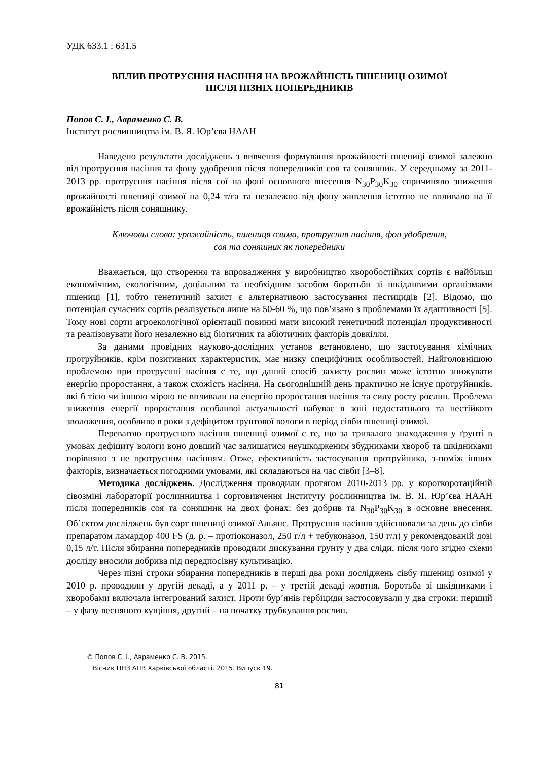УДК 633.1 : 631.5
ВПЛИВ ПРОТРУЄННЯ НАСІННЯ НА ВРОЖАЙНІСТЬ ПШЕНИЦІ ОЗИМОЇ
ПІСЛЯ ПІЗНІХ ПОПЕРЕДНИКІВ
Попов С. І., Авраменко С. В.
Інститут рослинництва ім. В. Я. Юр’єва НААН
Наведено результати досліджень з вивчення формування врожайності пшениці озимої залежно від протруєння насіння та фону удобрення після попередників соя та соняшник. У середньому за 2011-2013 рр. протруєння насіння після сої на фоні основного внесення N<sub>30</sub>P<sub>30</sub>K<sub>30</sub> спричиняло зниження врожайності пшениці озимої на 0,24 т/га та незалежно від фону живлення істотно не впливало на її врожайність після соняшнику.
Ключовы слова: урожайність, пшениця озима, протруєння насіння, фон удобрення,
соя та соняшник як попередники
Вважається, що створення та впровадження у виробництво хворобостійких сортів є найбільш економічним, екологічним, доцільним та необхідним засобом боротьби зі шкідливими організмами пшениці [1], тобто генетичний захист є альтернативою застосування пестицидів [2]. Відомо, що потенціал сучасних сортів реалізується лише на 50-60 %, що пов’язано з проблемами їх адаптивності [5]. Тому нові сорти агроекологічної орієнтації повинні мати високий генетичний потенціал продуктивності та реалізовувати його незалежно від біотичних та абіотичних факторів довкілля.
За даними провідних науково-дослідних установ встановлено, що застосування хімічних протруйників, крім позитивних характеристик, має низку специфічних особливостей. Найголовнішою проблемою при протруєнні насіння є те, що даний спосіб захисту рослин може істотно знижувати енергію проростання, а також схожість насіння. На сьогоднішній день практично не існує протруйників, які б тією чи іншою мірою не впливали на енергію проростання насіння та силу росту рослин. Проблема зниження енергії проростання особливої актуальності набуває в зоні недостатнього та нестійкого зволоження, особливо в роки з дефіцитом ґрунтової вологи в період сівби пшениці озимої.
Перевагою протруєного насіння пшениці озимої є те, що за тривалого знаходження у ґрунті в умовах дефіциту вологи воно довший час залишатися неушкодженим збудниками хвороб та шкідниками порівняно з не протруєним насінням. Отже, ефективність застосування протруйника, з-поміж інших факторів, визначається погодними умовами, які складаються на час сівби [3–8].
Методика досліджень. Дослідження проводили протягом 2010-2013 рр. у короткоротаційній сівозміні лабораторії рослинництва і сортовивчення Інституту рослинництва ім. В. Я. Юр’єва НААН після попередників соя та соняшник на двох фонах: без добрив та N<sub>30</sub>P<sub>30</sub>K<sub>30</sub> в основне внесення. Об’єктом досліджень був сорт пшениці озимої Альянс. Протруєння насіння здійснювали за день до сівби препаратом ламардор 400 FS (д. р. – протіоконазол, 250 г/л + тебуконазол, 150 г/л) у рекомендованій дозі 0,15 л/т. Після збирання попередників проводили дискування грунту у два сліди, після чого згідно схеми досліду вносили добрива під передпосівну культивацію.
Через пізні строки збирання попередників в перші два роки досліджень сівбу пшениці озимої у 2010 р. проводили у другій декаді, а у 2011 р. – у третій декаді жовтня. Боротьба зі шкідниками і хворобами включала інтегрований захист. Проти бур’янів гербіциди застосовували у два строки: перший – у фазу весняного кущіння, другий – на початку трубкування рослин.
© Попов С. І., Авраменко С. В. 2015.
Вісник ЦНЗ АПВ Харківської області. 2015. Випуск 19.
81